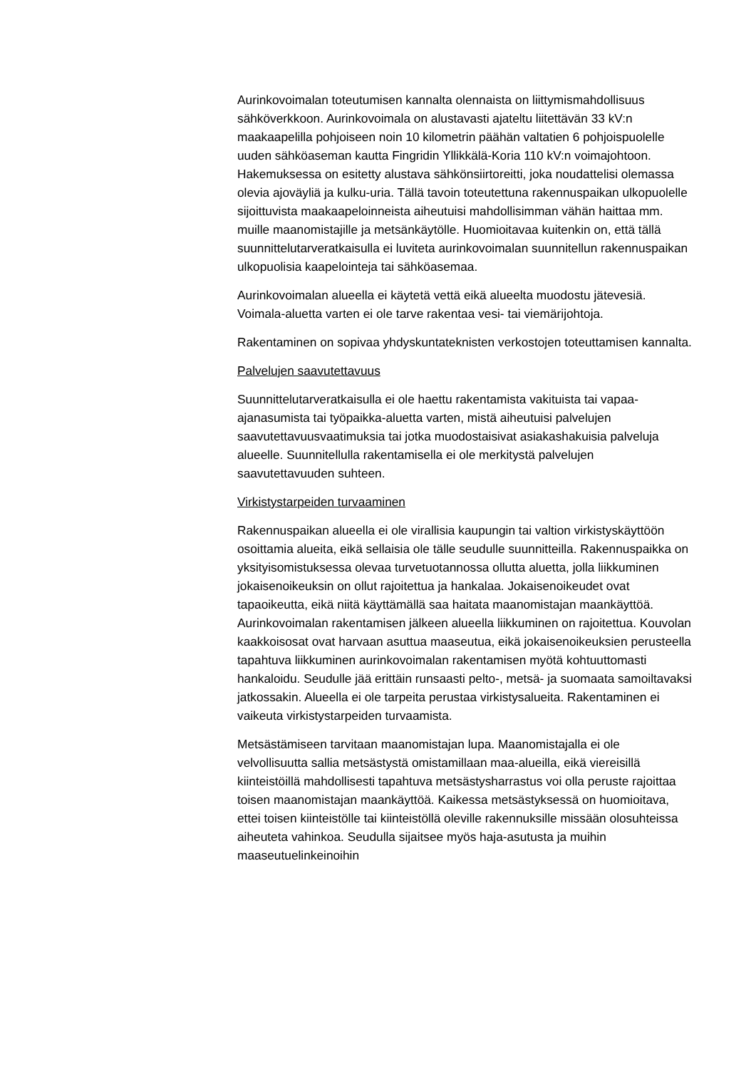Aurinkovoimalan toteutumisen kannalta olennaista on liittymismahdollisuus sähköverkkoon. Aurinkovoimala on alustavasti ajateltu liitettävän 33 kV:n maakaapelilla pohjoiseen noin 10 kilometrin päähän valtatien 6 pohjoispuolelle uuden sähköaseman kautta Fingridin Yllikkälä-Koria 110 kV:n voimajohtoon. Hakemuksessa on esitetty alustava sähkönsiirtoreitti, joka noudattelisi olemassa olevia ajoväyliä ja kulku-uria. Tällä tavoin toteutettuna rakennuspaikan ulkopuolelle sijoittuvista maakaapeloinneista aiheutuisi mahdollisimman vähän haittaa mm. muille maanomistajille ja metsänkäytölle. Huomioitavaa kuitenkin on, että tällä suunnittelutarveratkaisulla ei luviteta aurinkovoimalan suunnitellun rakennuspaikan ulkopuolisia kaapelointeja tai sähköasemaa.
Aurinkovoimalan alueella ei käytetä vettä eikä alueelta muodostu jätevesiä. Voimala-aluetta varten ei ole tarve rakentaa vesi- tai viemärijohtoja.
Rakentaminen on sopivaa yhdyskuntateknisten verkostojen toteuttamisen kannalta.
Palvelujen saavutettavuus
Suunnittelutarveratkaisulla ei ole haettu rakentamista vakituista tai vapaa-ajanasumista tai työpaikka-aluetta varten, mistä aiheutuisi palvelujen saavutettavuusvaatimuksia tai jotka muodostaisivat asiakashakuisia palveluja alueelle. Suunnitellulla rakentamisella ei ole merkitystä palvelujen saavutettavuuden suhteen.
Virkistystarpeiden turvaaminen
Rakennuspaikan alueella ei ole virallisia kaupungin tai valtion virkistyskäyttöön osoittamia alueita, eikä sellaisia ole tälle seudulle suunnitteilla. Rakennuspaikka on yksityisomistuksessa olevaa turvetuotannossa ollutta aluetta, jolla liikkuminen jokaisenoikeuksin on ollut rajoitettua ja hankalaa. Jokaisenoikeudet ovat tapaoikeutta, eikä niitä käyttämällä saa haitata maanomistajan maankäyttöä. Aurinkovoimalan rakentamisen jälkeen alueella liikkuminen on rajoitettua. Kouvolan kaakkoisosat ovat harvaan asuttua maaseutua, eikä jokaisenoikeuksien perusteella tapahtuva liikkuminen aurinkovoimalan rakentamisen myötä kohtuuttomasti hankaloidu. Seudulle jää erittäin runsaasti pelto-, metsä- ja suomaata samoiltavaksi jatkossakin. Alueella ei ole tarpeita perustaa virkistysalueita. Rakentaminen ei vaikeuta virkistystarpeiden turvaamista.
Metsästämiseen tarvitaan maanomistajan lupa. Maanomistajalla ei ole velvollisuutta sallia metsästystä omistamillaan maa-alueilla, eikä viereisillä kiinteistöillä mahdollisesti tapahtuva metsästysharrastus voi olla peruste rajoittaa toisen maanomistajan maankäyttöä. Kaikessa metsästyksessä on huomioitava, ettei toisen kiinteistölle tai kiinteistöllä oleville rakennuksille missään olosuhteissa aiheuteta vahinkoa. Seudulla sijaitsee myös haja-asutusta ja muihin maaseutuelinkeinoihin